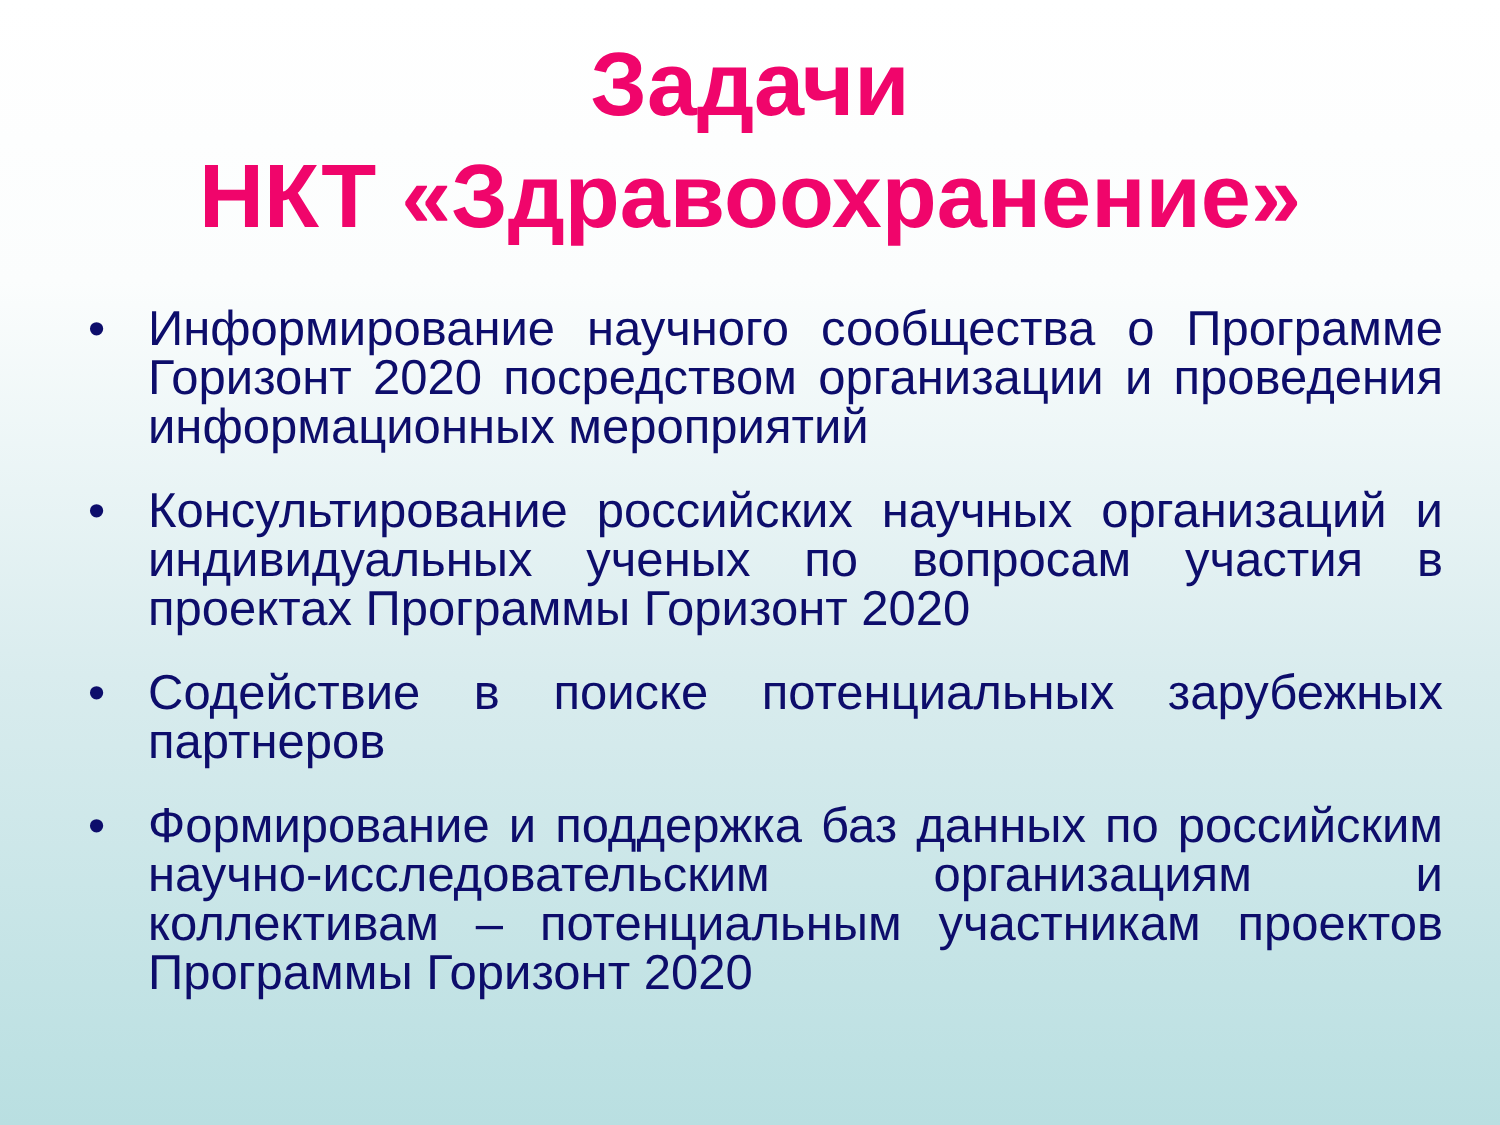Задачи
НКТ «Здравоохранение»
• Информирование научного сообщества о Программе Горизонт 2020 посредством организации и проведения информационных мероприятий
• Консультирование российских научных организаций и индивидуальных ученых по вопросам участия в проектах Программы Горизонт 2020
• Содействие в поиске потенциальных зарубежных партнеров
• Формирование и поддержка баз данных по российским научно-исследовательским организациям и коллективам – потенциальным участникам проектов Программы Горизонт 2020